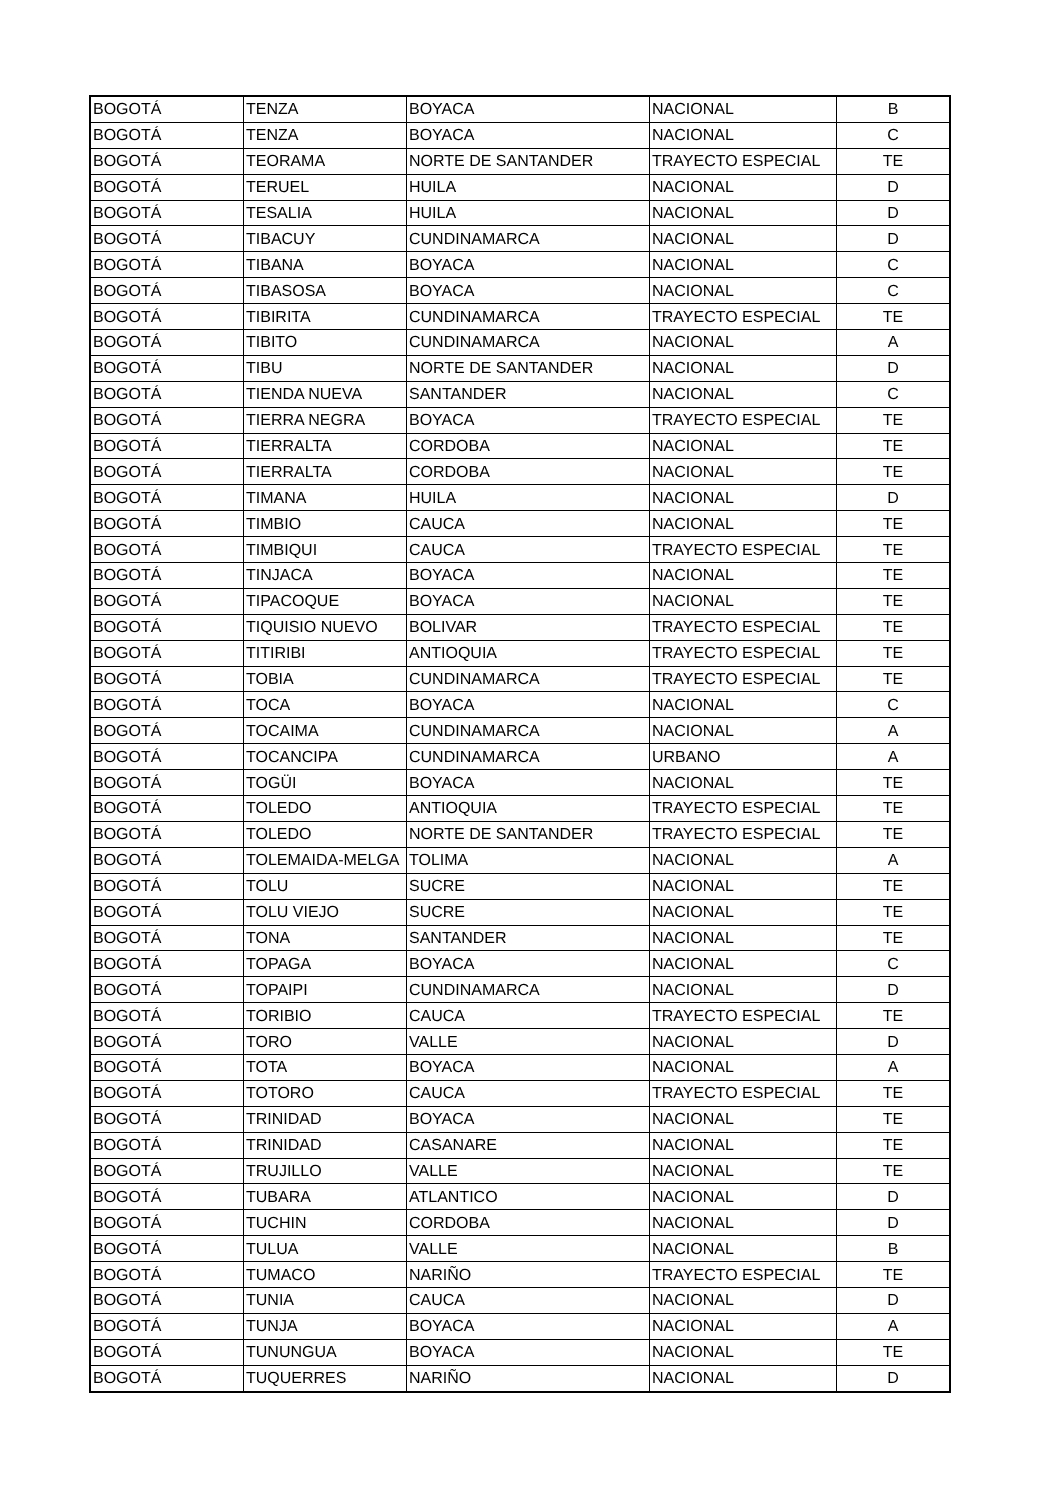| BOGOTÁ | TENZA | BOYACA | NACIONAL | B |
| BOGOTÁ | TENZA | BOYACA | NACIONAL | C |
| BOGOTÁ | TEORAMA | NORTE DE SANTANDER | TRAYECTO ESPECIAL | TE |
| BOGOTÁ | TERUEL | HUILA | NACIONAL | D |
| BOGOTÁ | TESALIA | HUILA | NACIONAL | D |
| BOGOTÁ | TIBACUY | CUNDINAMARCA | NACIONAL | D |
| BOGOTÁ | TIBANA | BOYACA | NACIONAL | C |
| BOGOTÁ | TIBASOSA | BOYACA | NACIONAL | C |
| BOGOTÁ | TIBIRITA | CUNDINAMARCA | TRAYECTO ESPECIAL | TE |
| BOGOTÁ | TIBITO | CUNDINAMARCA | NACIONAL | A |
| BOGOTÁ | TIBU | NORTE DE SANTANDER | NACIONAL | D |
| BOGOTÁ | TIENDA NUEVA | SANTANDER | NACIONAL | C |
| BOGOTÁ | TIERRA NEGRA | BOYACA | TRAYECTO ESPECIAL | TE |
| BOGOTÁ | TIERRALTA | CORDOBA | NACIONAL | TE |
| BOGOTÁ | TIERRALTA | CORDOBA | NACIONAL | TE |
| BOGOTÁ | TIMANA | HUILA | NACIONAL | D |
| BOGOTÁ | TIMBIO | CAUCA | NACIONAL | TE |
| BOGOTÁ | TIMBIQUI | CAUCA | TRAYECTO ESPECIAL | TE |
| BOGOTÁ | TINJACA | BOYACA | NACIONAL | TE |
| BOGOTÁ | TIPACOQUE | BOYACA | NACIONAL | TE |
| BOGOTÁ | TIQUISIO NUEVO | BOLIVAR | TRAYECTO ESPECIAL | TE |
| BOGOTÁ | TITIRIBI | ANTIOQUIA | TRAYECTO ESPECIAL | TE |
| BOGOTÁ | TOBIA | CUNDINAMARCA | TRAYECTO ESPECIAL | TE |
| BOGOTÁ | TOCA | BOYACA | NACIONAL | C |
| BOGOTÁ | TOCAIMA | CUNDINAMARCA | NACIONAL | A |
| BOGOTÁ | TOCANCIPA | CUNDINAMARCA | URBANO | A |
| BOGOTÁ | TOGÜI | BOYACA | NACIONAL | TE |
| BOGOTÁ | TOLEDO | ANTIOQUIA | TRAYECTO ESPECIAL | TE |
| BOGOTÁ | TOLEDO | NORTE DE SANTANDER | TRAYECTO ESPECIAL | TE |
| BOGOTÁ | TOLEMAIDA-MELGA | TOLIMA | NACIONAL | A |
| BOGOTÁ | TOLU | SUCRE | NACIONAL | TE |
| BOGOTÁ | TOLU VIEJO | SUCRE | NACIONAL | TE |
| BOGOTÁ | TONA | SANTANDER | NACIONAL | TE |
| BOGOTÁ | TOPAGA | BOYACA | NACIONAL | C |
| BOGOTÁ | TOPAIPI | CUNDINAMARCA | NACIONAL | D |
| BOGOTÁ | TORIBIO | CAUCA | TRAYECTO ESPECIAL | TE |
| BOGOTÁ | TORO | VALLE | NACIONAL | D |
| BOGOTÁ | TOTA | BOYACA | NACIONAL | A |
| BOGOTÁ | TOTORO | CAUCA | TRAYECTO ESPECIAL | TE |
| BOGOTÁ | TRINIDAD | BOYACA | NACIONAL | TE |
| BOGOTÁ | TRINIDAD | CASANARE | NACIONAL | TE |
| BOGOTÁ | TRUJILLO | VALLE | NACIONAL | TE |
| BOGOTÁ | TUBARA | ATLANTICO | NACIONAL | D |
| BOGOTÁ | TUCHIN | CORDOBA | NACIONAL | D |
| BOGOTÁ | TULUA | VALLE | NACIONAL | B |
| BOGOTÁ | TUMACO | NARIÑO | TRAYECTO ESPECIAL | TE |
| BOGOTÁ | TUNIA | CAUCA | NACIONAL | D |
| BOGOTÁ | TUNJA | BOYACA | NACIONAL | A |
| BOGOTÁ | TUNUNGUA | BOYACA | NACIONAL | TE |
| BOGOTÁ | TUQUERRES | NARIÑO | NACIONAL | D |